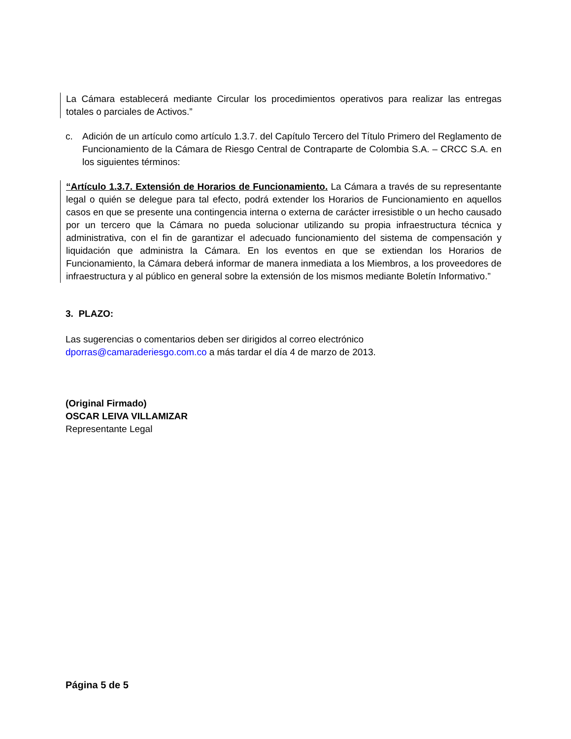La Cámara establecerá mediante Circular los procedimientos operativos para realizar las entregas totales o parciales de Activos.”
c. Adición de un artículo como artículo 1.3.7. del Capítulo Tercero del Título Primero del Reglamento de Funcionamiento de la Cámara de Riesgo Central de Contraparte de Colombia S.A. – CRCC S.A. en los siguientes términos:
“Artículo 1.3.7. Extensión de Horarios de Funcionamiento. La Cámara a través de su representante legal o quién se delegue para tal efecto, podrá extender los Horarios de Funcionamiento en aquellos casos en que se presente una contingencia interna o externa de carácter irresistible o un hecho causado por un tercero que la Cámara no pueda solucionar utilizando su propia infraestructura técnica y administrativa, con el fin de garantizar el adecuado funcionamiento del sistema de compensación y liquidación que administra la Cámara. En los eventos en que se extiendan los Horarios de Funcionamiento, la Cámara deberá informar de manera inmediata a los Miembros, a los proveedores de infraestructura y al público en general sobre la extensión de los mismos mediante Boletín Informativo.”
3. PLAZO:
Las sugerencias o comentarios deben ser dirigidos al correo electrónico dporras@camaraderiesgo.com.co a más tardar el día 4 de marzo de 2013.
(Original Firmado)
OSCAR LEIVA VILLAMIZAR
Representante Legal
Página 5 de 5